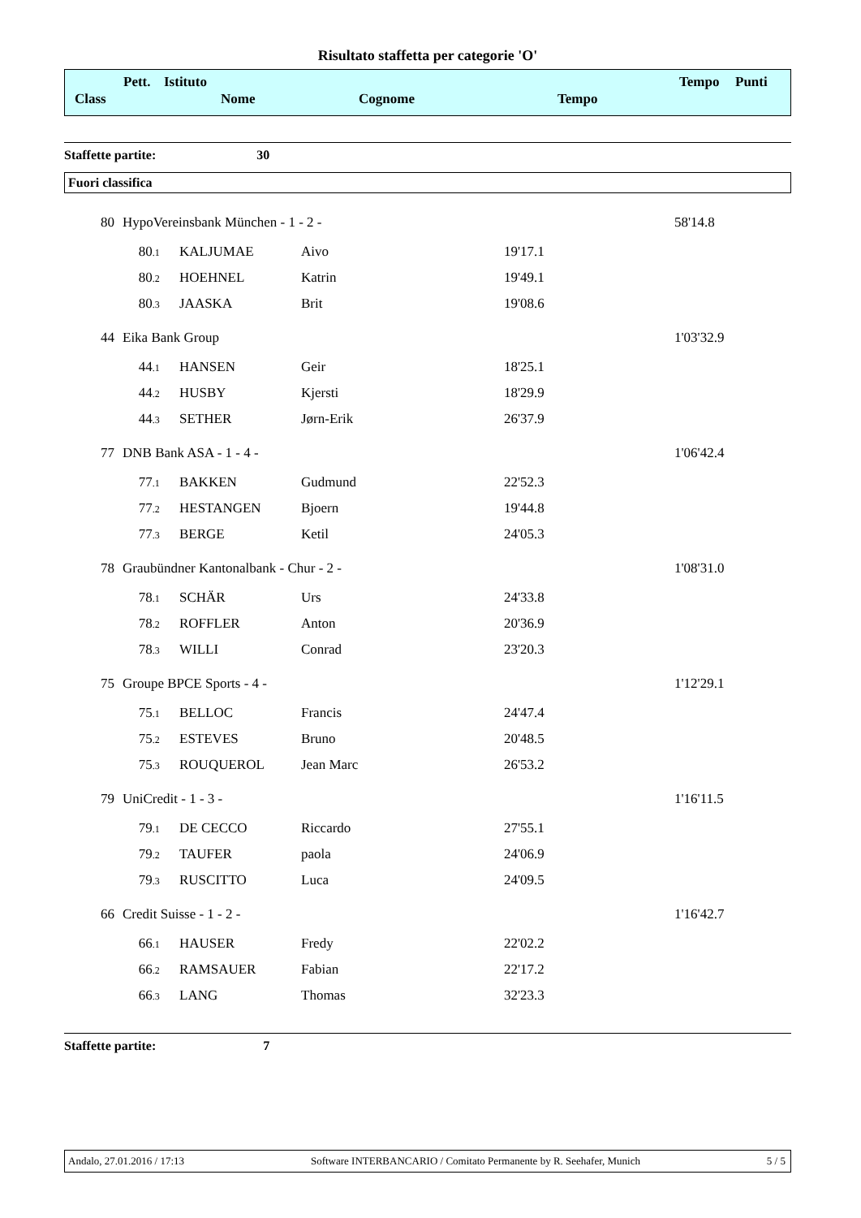Risultato staffetta per categorie 'O'
Pett. Istituto
Class Nome Cognome Tempo
Tempo Punti
Staffette partite: 30
Fuori classifica
| 80 | HypoVereinsbank München - 1 - 2 - | | | | 58'14.8 |
| | 80 .1 | KALJUMAE | Aivo | 19'17.1 | |
| | 80 .2 | HOEHNEL | Katrin | 19'49.1 | |
| | 80 .3 | JAASKA | Brit | 19'08.6 | |
| 44 | Eika Bank Group | | | | 1'03'32.9 |
| | 44 .1 | HANSEN | Geir | 18'25.1 | |
| | 44 .2 | HUSBY | Kjersti | 18'29.9 | |
| | 44 .3 | SETHER | Jørn-Erik | 26'37.9 | |
| 77 | DNB Bank ASA - 1 - 4 - | | | | 1'06'42.4 |
| | 77 .1 | BAKKEN | Gudmund | 22'52.3 | |
| | 77 .2 | HESTANGEN | Bjoern | 19'44.8 | |
| | 77 .3 | BERGE | Ketil | 24'05.3 | |
| 78 | Graubündner Kantonalbank - Chur - 2 - | | | | 1'08'31.0 |
| | 78 .1 | SCHÄR | Urs | 24'33.8 | |
| | 78 .2 | ROFFLER | Anton | 20'36.9 | |
| | 78 .3 | WILLI | Conrad | 23'20.3 | |
| 75 | Groupe BPCE Sports - 4 - | | | | 1'12'29.1 |
| | 75 .1 | BELLOC | Francis | 24'47.4 | |
| | 75 .2 | ESTEVES | Bruno | 20'48.5 | |
| | 75 .3 | ROUQUEROL | Jean Marc | 26'53.2 | |
| 79 | UniCredit - 1 - 3 - | | | | 1'16'11.5 |
| | 79 .1 | DE CECCO | Riccardo | 27'55.1 | |
| | 79 .2 | TAUFER | paola | 24'06.9 | |
| | 79 .3 | RUSCITTO | Luca | 24'09.5 | |
| 66 | Credit Suisse - 1 - 2 - | | | | 1'16'42.7 |
| | 66 .1 | HAUSER | Fredy | 22'02.2 | |
| | 66 .2 | RAMSAUER | Fabian | 22'17.2 | |
| | 66 .3 | LANG | Thomas | 32'23.3 | |
Staffette partite: 7
Andalo, 27.01.2016 / 17:13 Software INTERBANCARIO / Comitato Permanente by R. Seehafer, Munich 5 / 5